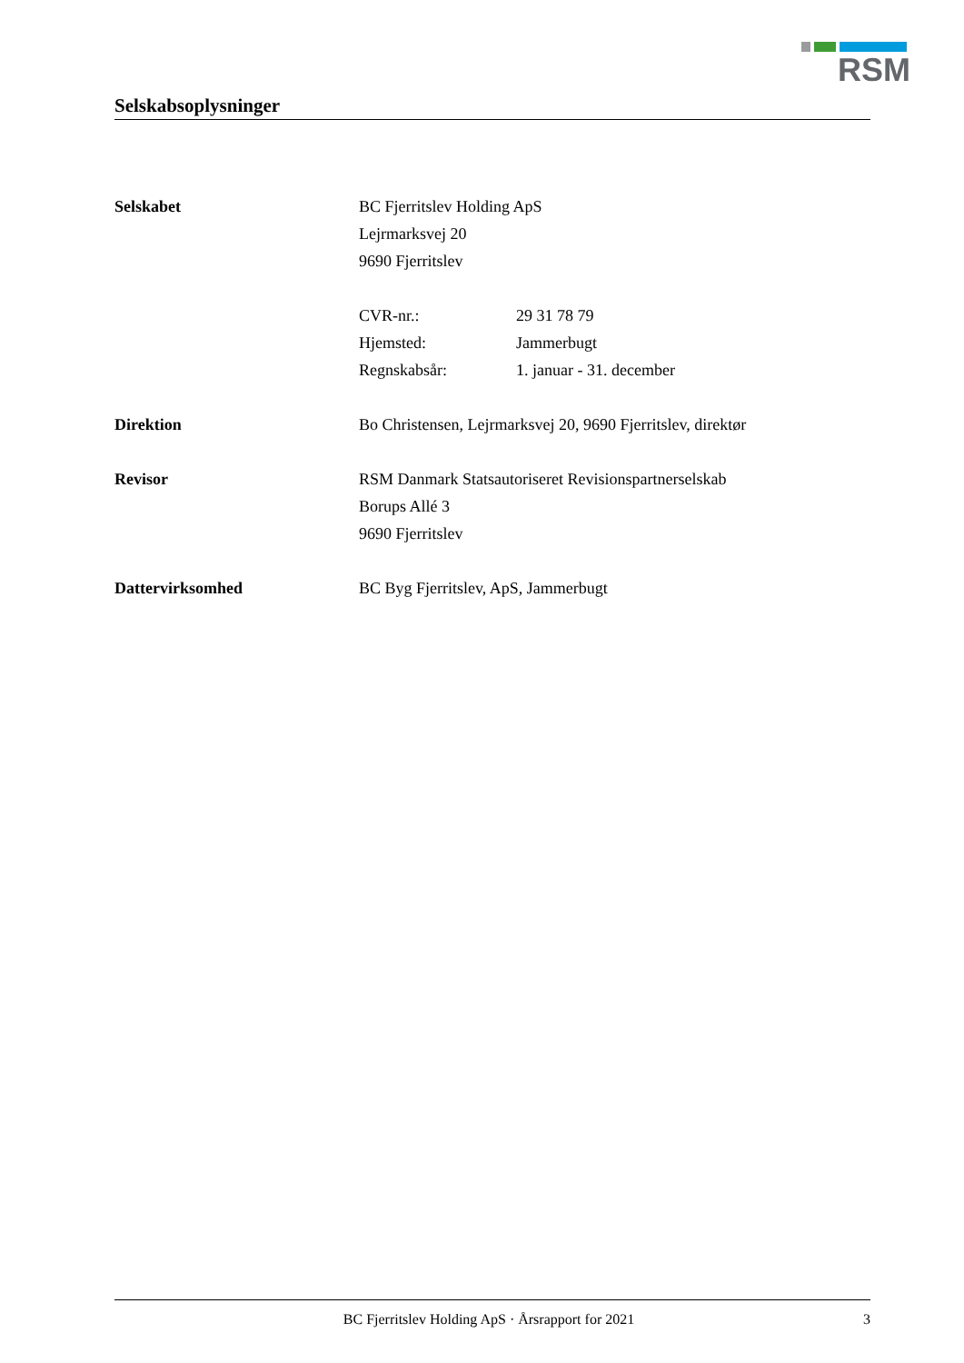RSM
Selskabsoplysninger
Selskabet BC Fjerritslev Holding ApS
Lejrmarksvej 20
9690 Fjerritslev
CVR-nr.: 29 31 78 79
Hjemsted: Jammerbugt
Regnskabsår: 1. januar - 31. december
Direktion Bo Christensen, Lejrmarksvej 20, 9690 Fjerritslev, direktør
Revisor RSM Danmark Statsautoriseret Revisionspartnerselskab
Borups Allé 3
9690 Fjerritslev
Dattervirksomhed BC Byg Fjerritslev, ApS, Jammerbugt
BC Fjerritslev Holding ApS · Årsrapport for 2021 3